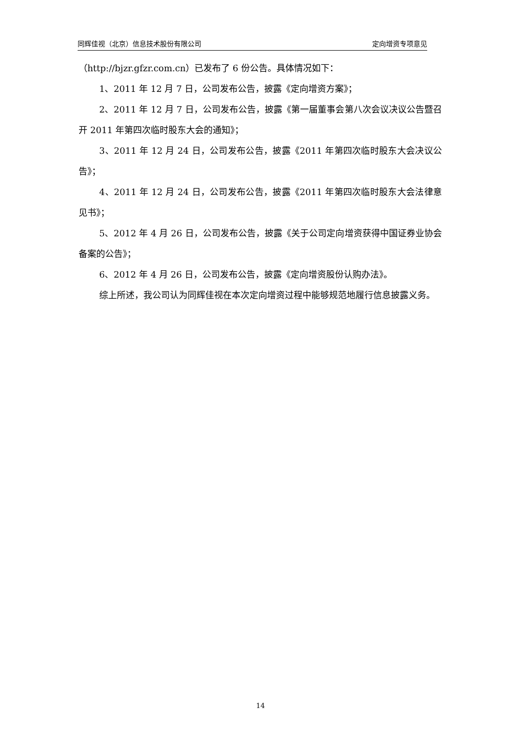同辉佳视（北京）信息技术股份有限公司 定向增资专项意见
（http://bjzr.gfzr.com.cn）已发布了 6 份公告。具体情况如下：
1、2011 年 12 月 7 日，公司发布公告，披露《定向增资方案》；
2、2011 年 12 月 7 日，公司发布公告，披露《第一届董事会第八次会议决议公告暨召开 2011 年第四次临时股东大会的通知》；
3、2011 年 12 月 24 日，公司发布公告，披露《2011 年第四次临时股东大会决议公告》；
4、2011 年 12 月 24 日，公司发布公告，披露《2011 年第四次临时股东大会法律意见书》；
5、2012 年 4 月 26 日，公司发布公告，披露《关于公司定向增资获得中国证券业协会备案的公告》；
6、2012 年 4 月 26 日，公司发布公告，披露《定向增资股份认购办法》。
综上所述，我公司认为同辉佳视在本次定向增资过程中能够规范地履行信息披露义务。
14